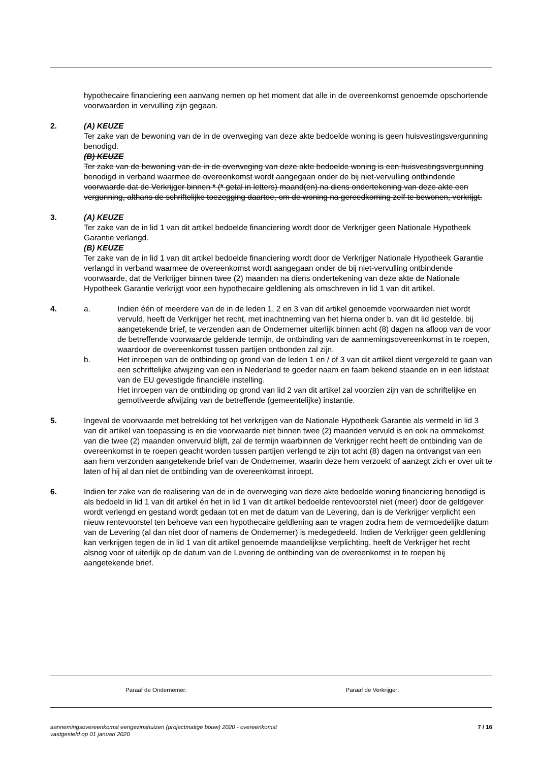hypothecaire financiering een aanvang nemen op het moment dat alle in de overeenkomst genoemde opschortende voorwaarden in vervulling zijn gegaan.
2. (A) KEUZE
Ter zake van de bewoning van de in de overweging van deze akte bedoelde woning is geen huisvestingsvergunning benodigd.
(B) KEUZE
Ter zake van de bewoning van de in de overweging van deze akte bedoelde woning is een huisvestingsvergunning benodigd in verband waarmee de overeenkomst wordt aangegaan onder de bij niet-vervulling ontbindende voorwaarde dat de Verkrijger binnen * (* getal in letters) maand(en) na diens ondertekening van deze akte een vergunning, althans de schriftelijke toezegging daartoe, om de woning na gereedkoming zelf te bewonen, verkrijgt.
3. (A) KEUZE
Ter zake van de in lid 1 van dit artikel bedoelde financiering wordt door de Verkrijger geen Nationale Hypotheek Garantie verlangd.
(B) KEUZE
Ter zake van de in lid 1 van dit artikel bedoelde financiering wordt door de Verkrijger Nationale Hypotheek Garantie verlangd in verband waarmee de overeenkomst wordt aangegaan onder de bij niet-vervulling ontbindende voorwaarde, dat de Verkrijger binnen twee (2) maanden na diens ondertekening van deze akte de Nationale Hypotheek Garantie verkrijgt voor een hypothecaire geldlening als omschreven in lid 1 van dit artikel.
4. a. Indien één of meerdere van de in de leden 1, 2 en 3 van dit artikel genoemde voorwaarden niet wordt vervuld, heeft de Verkrijger het recht, met inachtneming van het hierna onder b. van dit lid gestelde, bij aangetekende brief, te verzenden aan de Ondernemer uiterlijk binnen acht (8) dagen na afloop van de voor de betreffende voorwaarde geldende termijn, de ontbinding van de aannemingsovereenkomst in te roepen, waardoor de overeenkomst tussen partijen ontbonden zal zijn.
b. Het inroepen van de ontbinding op grond van de leden 1 en / of 3 van dit artikel dient vergezeld te gaan van een schriftelijke afwijzing van een in Nederland te goeder naam en faam bekend staande en in een lidstaat van de EU gevestigde financiële instelling.
Het inroepen van de ontbinding op grond van lid 2 van dit artikel zal voorzien zijn van de schriftelijke en gemotiveerde afwijzing van de betreffende (gemeentelijke) instantie.
5. Ingeval de voorwaarde met betrekking tot het verkrijgen van de Nationale Hypotheek Garantie als vermeld in lid 3 van dit artikel van toepassing is en die voorwaarde niet binnen twee (2) maanden vervuld is en ook na ommekomst van die twee (2) maanden onvervuld blijft, zal de termijn waarbinnen de Verkrijger recht heeft de ontbinding van de overeenkomst in te roepen geacht worden tussen partijen verlengd te zijn tot acht (8) dagen na ontvangst van een aan hem verzonden aangetekende brief van de Ondernemer, waarin deze hem verzoekt of aanzegt zich er over uit te laten of hij al dan niet de ontbinding van de overeenkomst inroept.
6. Indien ter zake van de realisering van de in de overweging van deze akte bedoelde woning financiering benodigd is als bedoeld in lid 1 van dit artikel én het in lid 1 van dit artikel bedoelde rentevoorstel niet (meer) door de geldgever wordt verlengd en gestand wordt gedaan tot en met de datum van de Levering, dan is de Verkrijger verplicht een nieuw rentevoorstel ten behoeve van een hypothecaire geldlening aan te vragen zodra hem de vermoedelijke datum van de Levering (al dan niet door of namens de Ondernemer) is medegedeeld. Indien de Verkrijger geen geldlening kan verkrijgen tegen de in lid 1 van dit artikel genoemde maandelijkse verplichting, heeft de Verkrijger het recht alsnog voor of uiterlijk op de datum van de Levering de ontbinding van de overeenkomst in te roepen bij aangetekende brief.
Paraaf de Ondernemer: Paraaf de Verkrijger:
aannemingsovereenkomst eengezinshuizen (projectmatige bouw) 2020 - overeenkomst
vastgesteld op 01 januari 2020
7 / 16